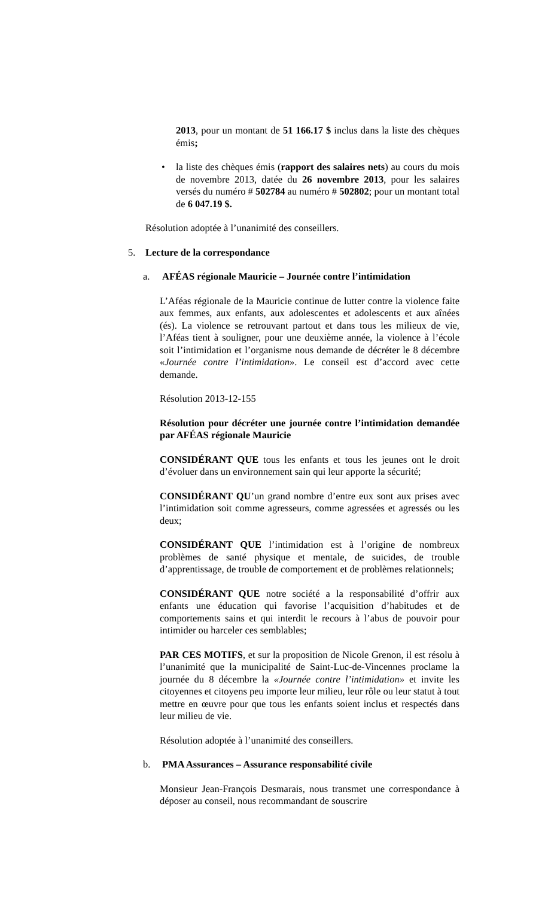2013, pour un montant de 51 166.17 $ inclus dans la liste des chèques émis;
• la liste des chèques émis (rapport des salaires nets) au cours du mois de novembre 2013, datée du 26 novembre 2013, pour les salaires versés du numéro # 502784 au numéro # 502802; pour un montant total de 6 047.19 $.
Résolution adoptée à l’unanimité des conseillers.
5. Lecture de la correspondance
a. AFÉAS régionale Mauricie – Journée contre l’intimidation
L’Aféas régionale de la Mauricie continue de lutter contre la violence faite aux femmes, aux enfants, aux adolescentes et adolescents et aux aînées (és). La violence se retrouvant partout et dans tous les milieux de vie, l’Aféas tient à souligner, pour une deuxième année, la violence à l’école soit l’intimidation et l’organisme nous demande de décréter le 8 décembre «Journée contre l’intimidation». Le conseil est d’accord avec cette demande.
Résolution 2013-12-155
Résolution pour décréter une journée contre l’intimidation demandée par AFÉAS régionale Mauricie
CONSIDÉRANT QUE tous les enfants et tous les jeunes ont le droit d’évoluer dans un environnement sain qui leur apporte la sécurité;
CONSIDÉRANT QU’un grand nombre d’entre eux sont aux prises avec l’intimidation soit comme agresseurs, comme agressées et agressés ou les deux;
CONSIDÉRANT QUE l’intimidation est à l’origine de nombreux problèmes de santé physique et mentale, de suicides, de trouble d’apprentissage, de trouble de comportement et de problèmes relationnels;
CONSIDÉRANT QUE notre société a la responsabilité d’offrir aux enfants une éducation qui favorise l’acquisition d’habitudes et de comportements sains et qui interdit le recours à l’abus de pouvoir pour intimider ou harceler ces semblables;
PAR CES MOTIFS, et sur la proposition de Nicole Grenon, il est résolu à l’unanimité que la municipalité de Saint-Luc-de-Vincennes proclame la journée du 8 décembre la «Journée contre l’intimidation» et invite les citoyennes et citoyens peu importe leur milieu, leur rôle ou leur statut à tout mettre en œuvre pour que tous les enfants soient inclus et respectés dans leur milieu de vie.
Résolution adoptée à l’unanimité des conseillers.
b. PMA Assurances – Assurance responsabilité civile
Monsieur Jean-François Desmarais, nous transmet une correspondance à déposer au conseil, nous recommandant de souscrire